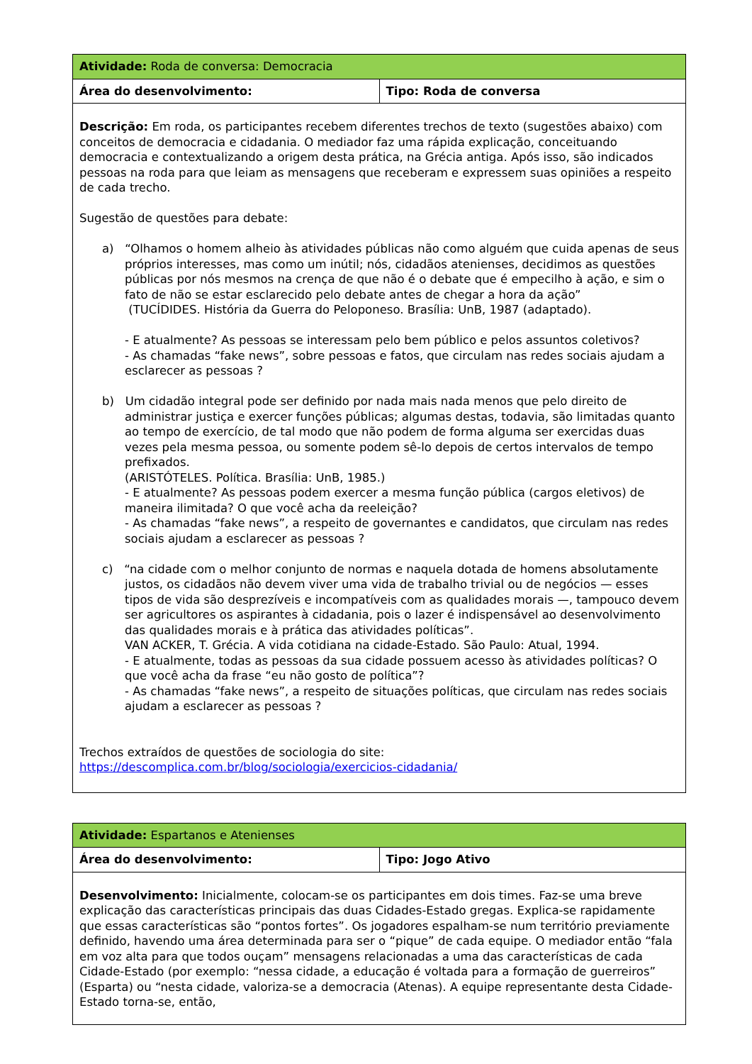| Atividade: Roda de conversa: Democracia | |
| Área do desenvolvimento: | Tipo: Roda de conversa |
| Descrição: Em roda, os participantes recebem diferentes trechos de texto (sugestões abaixo) com conceitos de democracia e cidadania. O mediador faz uma rápida explicação, conceituando democracia e contextualizando a origem desta prática, na Grécia antiga. Após isso, são indicados pessoas na roda para que leiam as mensagens que receberam e expressem suas opiniões a respeito de cada trecho. Sugestão de questões para debate: a) “Olhamos o homem alheio às atividades públicas não como alguém que cuida apenas de seus próprios interesses, mas como um inútil; nós, cidadãos atenienses, decidimos as questões públicas por nós mesmos na crença de que não é o debate que é empecilho à ação, e sim o fato de não se estar esclarecido pelo debate antes de chegar a hora da ação” (TUCÍDIDES. História da Guerra do Peloponeso. Brasília: UnB, 1987 (adaptado). - E atualmente? As pessoas se interessam pelo bem público e pelos assuntos coletivos? - As chamadas “fake news”, sobre pessoas e fatos, que circulam nas redes sociais ajudam a esclarecer as pessoas ? b) Um cidadão integral pode ser definido por nada mais nada menos que pelo direito de administrar justiça e exercer funções públicas; algumas destas, todavia, são limitadas quanto ao tempo de exercício, de tal modo que não podem de forma alguma ser exercidas duas vezes pela mesma pessoa, ou somente podem sê-lo depois de certos intervalos de tempo prefixados. (ARISTÓTELES. Política. Brasília: UnB, 1985.) - E atualmente? As pessoas podem exercer a mesma função pública (cargos eletivos) de maneira ilimitada? O que você acha da reeleição? - As chamadas “fake news”, a respeito de governantes e candidatos, que circulam nas redes sociais ajudam a esclarecer as pessoas ? c) “na cidade com o melhor conjunto de normas e naquela dotada de homens absolutamente justos, os cidadãos não devem viver uma vida de trabalho trivial ou de negócios — esses tipos de vida são desprezíveis e incompatíveis com as qualidades morais —, tampouco devem ser agricultores os aspirantes à cidadania, pois o lazer é indispensável ao desenvolvimento das qualidades morais e à prática das atividades políticas”. VAN ACKER, T. Grécia. A vida cotidiana na cidade-Estado. São Paulo: Atual, 1994. - E atualmente, todas as pessoas da sua cidade possuem acesso às atividades políticas? O que você acha da frase “eu não gosto de política”? - As chamadas “fake news”, a respeito de situações políticas, que circulam nas redes sociais ajudam a esclarecer as pessoas ? Trechos extraídos de questões de sociologia do site: https://descomplica.com.br/blog/sociologia/exercicios-cidadania/ | |
| Atividade: Espartanos e Atenienses | |
| Área do desenvolvimento: | Tipo: Jogo Ativo |
| Desenvolvimento: Inicialmente, colocam-se os participantes em dois times. Faz-se uma breve explicação das características principais das duas Cidades-Estado gregas. Explica-se rapidamente que essas características são “pontos fortes”. Os jogadores espalham-se num território previamente definido, havendo uma área determinada para ser o “pique” de cada equipe. O mediador então “fala em voz alta para que todos ouçam” mensagens relacionadas a uma das características de cada Cidade-Estado (por exemplo: “nessa cidade, a educação é voltada para a formação de guerreiros” (Esparta) ou “nesta cidade, valoriza-se a democracia (Atenas). A equipe representante desta Cidade-Estado torna-se, então, | |